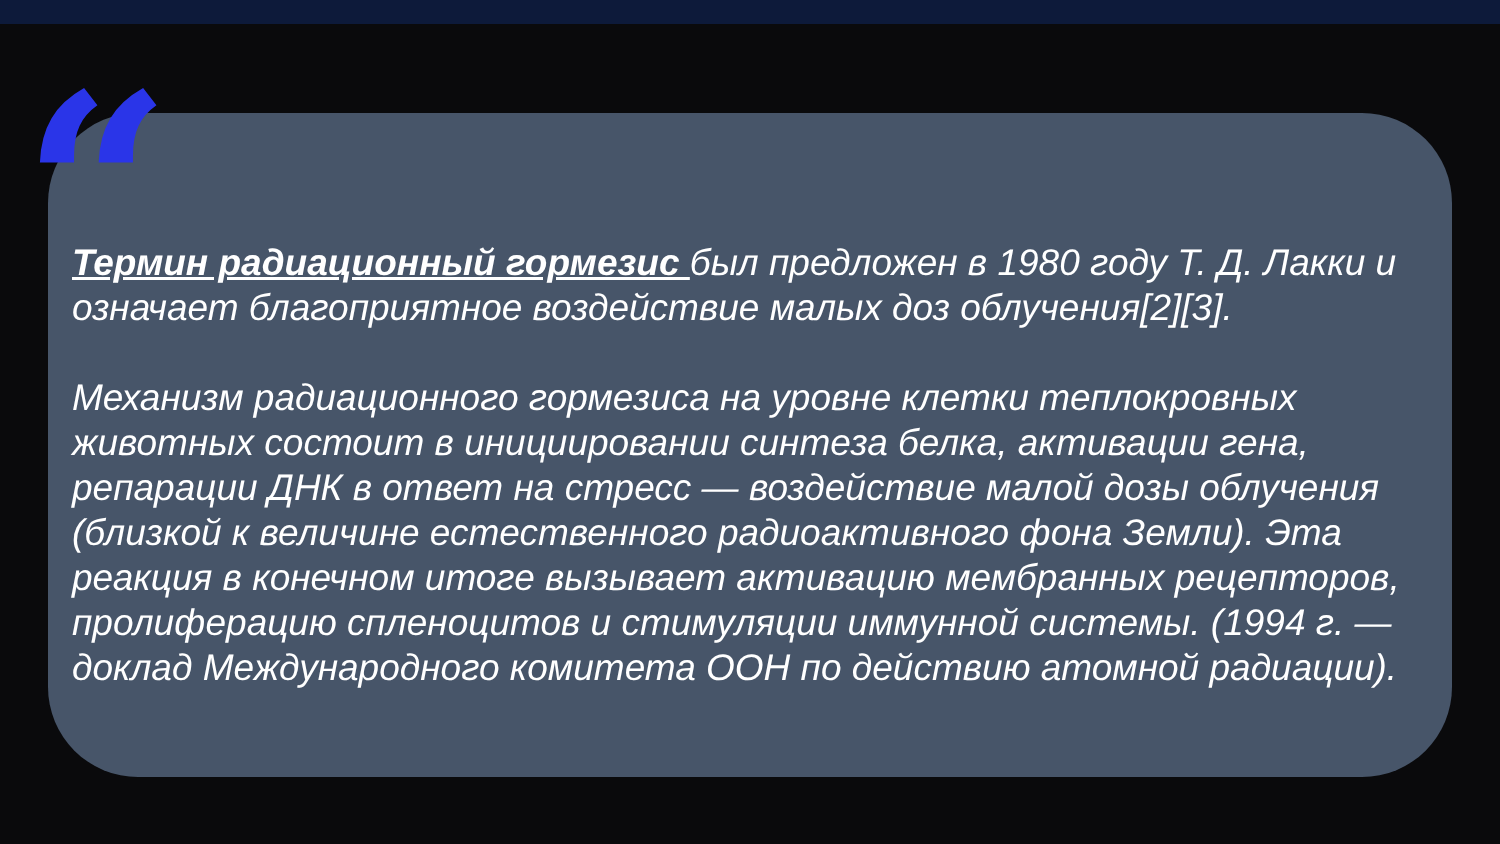“
Термин радиационный гормезис был предложен в 1980 году Т. Д. Лакки и означает благоприятное воздействие малых доз облучения[2][3].
Механизм радиационного гормезиса на уровне клетки теплокровных животных состоит в инициировании синтеза белка, активации гена, репарации ДНК в ответ на стресс — воздействие малой дозы облучения (близкой к величине естественного радиоактивного фона Земли). Эта реакция в конечном итоге вызывает активацию мембранных рецепторов, пролиферацию спленоцитов и стимуляции иммунной системы. (1994 г. — доклад Международного комитета ООН по действию атомной радиации).